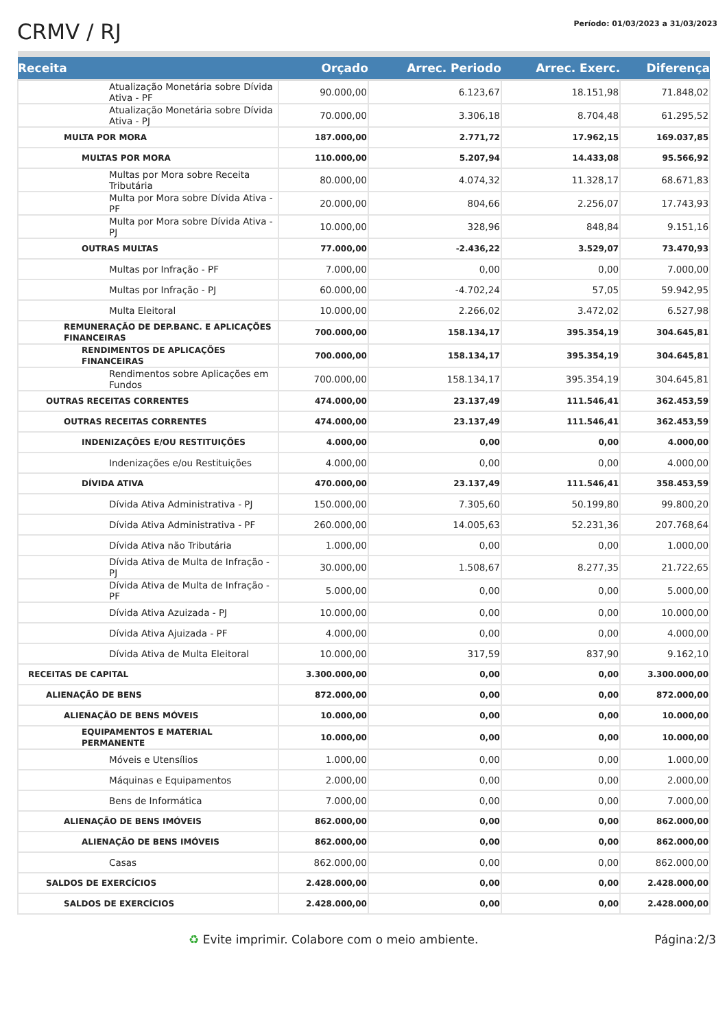CRMV / RJ
Período: 01/03/2023 a 31/03/2023
| Receita | Orçado | Arrec. Periodo | Arrec. Exerc. | Diferença |
| --- | --- | --- | --- | --- |
| Atualização Monetária sobre Dívida Ativa - PF | 90.000,00 | 6.123,67 | 18.151,98 | 71.848,02 |
| Atualização Monetária sobre Dívida Ativa - PJ | 70.000,00 | 3.306,18 | 8.704,48 | 61.295,52 |
| MULTA POR MORA | 187.000,00 | 2.771,72 | 17.962,15 | 169.037,85 |
| MULTAS POR MORA | 110.000,00 | 5.207,94 | 14.433,08 | 95.566,92 |
| Multas por Mora sobre Receita Tributária | 80.000,00 | 4.074,32 | 11.328,17 | 68.671,83 |
| Multa por Mora sobre Dívida Ativa - PF | 20.000,00 | 804,66 | 2.256,07 | 17.743,93 |
| Multa por Mora sobre Dívida Ativa - PJ | 10.000,00 | 328,96 | 848,84 | 9.151,16 |
| OUTRAS MULTAS | 77.000,00 | -2.436,22 | 3.529,07 | 73.470,93 |
| Multas por Infração - PF | 7.000,00 | 0,00 | 0,00 | 7.000,00 |
| Multas por Infração - PJ | 60.000,00 | -4.702,24 | 57,05 | 59.942,95 |
| Multa Eleitoral | 10.000,00 | 2.266,02 | 3.472,02 | 6.527,98 |
| REMUNERAÇÃO DE DEP.BANC. E APLICAÇÕES FINANCEIRAS | 700.000,00 | 158.134,17 | 395.354,19 | 304.645,81 |
| RENDIMENTOS DE APLICAÇÕES FINANCEIRAS | 700.000,00 | 158.134,17 | 395.354,19 | 304.645,81 |
| Rendimentos sobre Aplicações em Fundos | 700.000,00 | 158.134,17 | 395.354,19 | 304.645,81 |
| OUTRAS RECEITAS CORRENTES | 474.000,00 | 23.137,49 | 111.546,41 | 362.453,59 |
| OUTRAS RECEITAS CORRENTES | 474.000,00 | 23.137,49 | 111.546,41 | 362.453,59 |
| INDENIZAÇÕES E/OU RESTITUIÇÕES | 4.000,00 | 0,00 | 0,00 | 4.000,00 |
| Indenizações e/ou Restituições | 4.000,00 | 0,00 | 0,00 | 4.000,00 |
| DÍVIDA ATIVA | 470.000,00 | 23.137,49 | 111.546,41 | 358.453,59 |
| Dívida Ativa Administrativa - PJ | 150.000,00 | 7.305,60 | 50.199,80 | 99.800,20 |
| Dívida Ativa Administrativa - PF | 260.000,00 | 14.005,63 | 52.231,36 | 207.768,64 |
| Dívida Ativa não Tributária | 1.000,00 | 0,00 | 0,00 | 1.000,00 |
| Dívida Ativa de Multa de Infração - PJ | 30.000,00 | 1.508,67 | 8.277,35 | 21.722,65 |
| Dívida Ativa de Multa de Infração - PF | 5.000,00 | 0,00 | 0,00 | 5.000,00 |
| Dívida Ativa Azuizada - PJ | 10.000,00 | 0,00 | 0,00 | 10.000,00 |
| Dívida Ativa Ajuizada - PF | 4.000,00 | 0,00 | 0,00 | 4.000,00 |
| Dívida Ativa de Multa Eleitoral | 10.000,00 | 317,59 | 837,90 | 9.162,10 |
| RECEITAS DE CAPITAL | 3.300.000,00 | 0,00 | 0,00 | 3.300.000,00 |
| ALIENAÇÃO DE BENS | 872.000,00 | 0,00 | 0,00 | 872.000,00 |
| ALIENAÇÃO DE BENS MÓVEIS | 10.000,00 | 0,00 | 0,00 | 10.000,00 |
| EQUIPAMENTOS E MATERIAL PERMANENTE | 10.000,00 | 0,00 | 0,00 | 10.000,00 |
| Móveis e Utensílios | 1.000,00 | 0,00 | 0,00 | 1.000,00 |
| Máquinas e Equipamentos | 2.000,00 | 0,00 | 0,00 | 2.000,00 |
| Bens de Informática | 7.000,00 | 0,00 | 0,00 | 7.000,00 |
| ALIENAÇÃO DE BENS IMÓVEIS | 862.000,00 | 0,00 | 0,00 | 862.000,00 |
| ALIENAÇÃO DE BENS IMÓVEIS | 862.000,00 | 0,00 | 0,00 | 862.000,00 |
| Casas | 862.000,00 | 0,00 | 0,00 | 862.000,00 |
| SALDOS DE EXERCÍCIOS | 2.428.000,00 | 0,00 | 0,00 | 2.428.000,00 |
| SALDOS DE EXERCÍCIOS | 2.428.000,00 | 0,00 | 0,00 | 2.428.000,00 |
♻ Evite imprimir. Colabore com o meio ambiente. Página:2/3